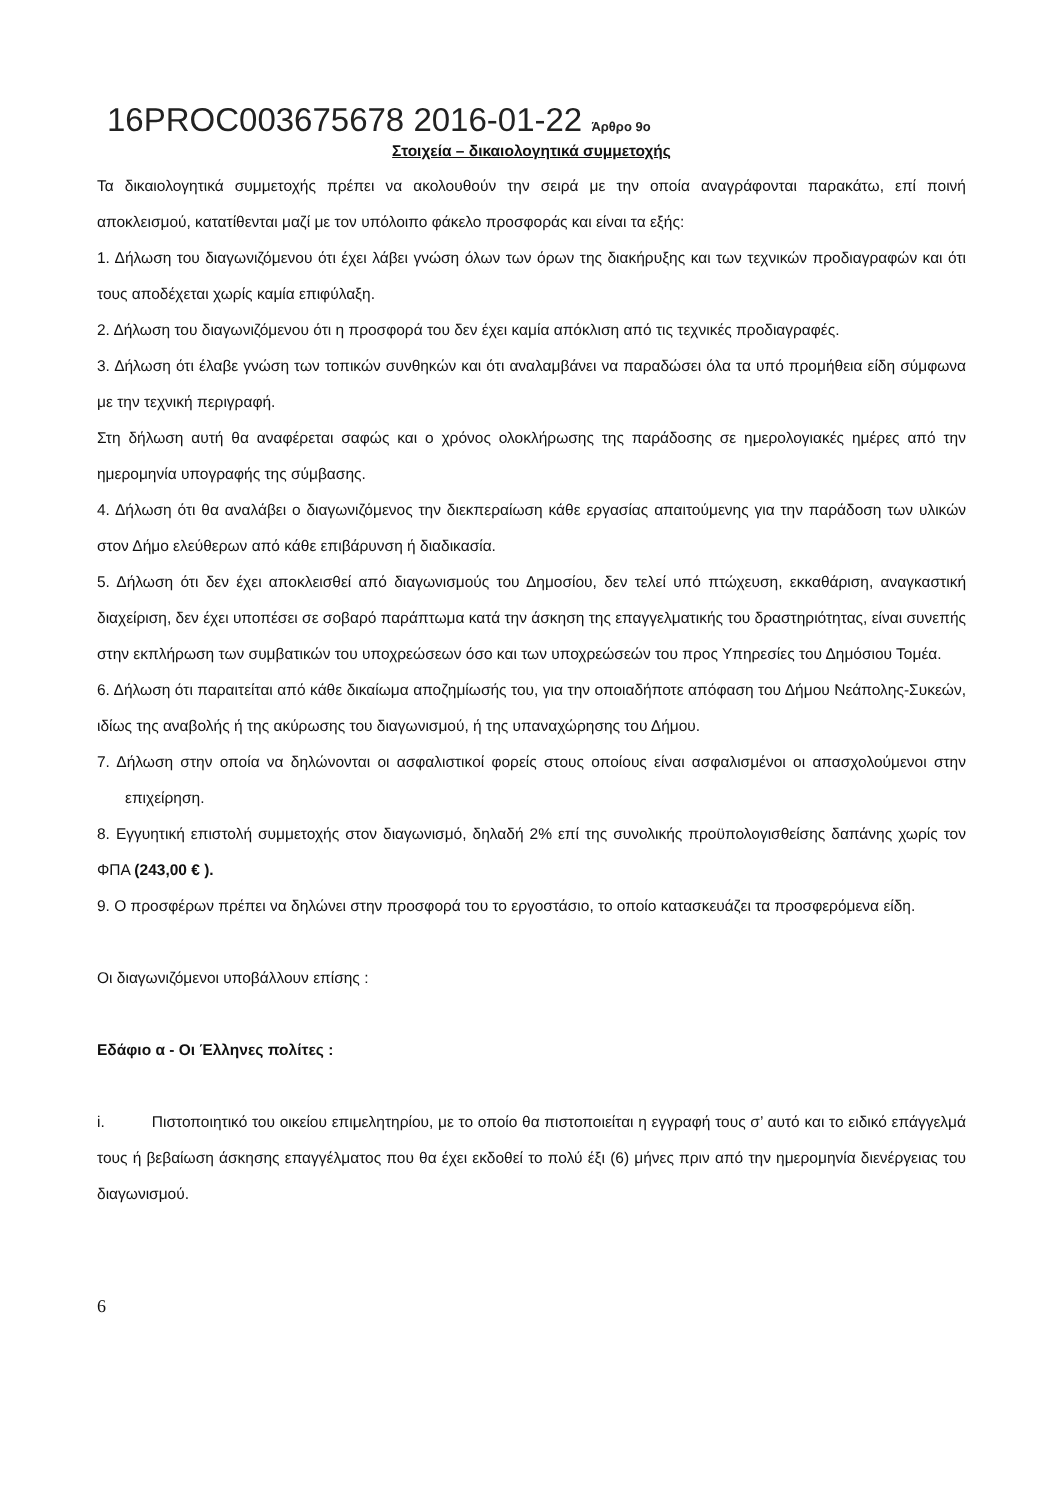16PROC003675678 2016-01-22 Άρθρο 9ο
Στοιχεία – δικαιολογητικά συμμετοχής
Τα δικαιολογητικά συμμετοχής πρέπει να ακολουθούν την σειρά με την οποία αναγράφονται παρακάτω, επί ποινή αποκλεισμού, κατατίθενται μαζί με τον υπόλοιπο φάκελο προσφοράς και είναι τα εξής:
1. Δήλωση του διαγωνιζόμενου ότι έχει λάβει γνώση όλων των όρων της διακήρυξης και των τεχνικών προδιαγραφών και ότι τους αποδέχεται χωρίς καμία επιφύλαξη.
2. Δήλωση του διαγωνιζόμενου ότι η προσφορά του δεν έχει καμία απόκλιση από τις τεχνικές προδιαγραφές.
3. Δήλωση ότι έλαβε γνώση των τοπικών συνθηκών και ότι αναλαμβάνει να παραδώσει όλα τα υπό προμήθεια είδη σύμφωνα με την τεχνική περιγραφή.
Στη δήλωση αυτή θα αναφέρεται σαφώς και ο χρόνος ολοκλήρωσης της παράδοσης σε ημερολογιακές ημέρες από την ημερομηνία υπογραφής της σύμβασης.
4. Δήλωση ότι θα αναλάβει ο διαγωνιζόμενος την διεκπεραίωση κάθε εργασίας απαιτούμενης για την παράδοση των υλικών στον Δήμο ελεύθερων από κάθε επιβάρυνση ή διαδικασία.
5. Δήλωση ότι δεν έχει αποκλεισθεί από διαγωνισμούς του Δημοσίου, δεν τελεί υπό πτώχευση, εκκαθάριση, αναγκαστική διαχείριση, δεν έχει υποπέσει σε σοβαρό παράπτωμα κατά την άσκηση της επαγγελματικής του δραστηριότητας, είναι συνεπής στην εκπλήρωση των συμβατικών του υποχρεώσεων όσο και των υποχρεώσεών του προς Υπηρεσίες του Δημόσιου Τομέα.
6. Δήλωση ότι παραιτείται από κάθε δικαίωμα αποζημίωσής του, για την οποιαδήποτε απόφαση του Δήμου Νεάπολης-Συκεών, ιδίως της αναβολής ή της ακύρωσης του διαγωνισμού, ή της υπαναχώρησης του Δήμου.
7. Δήλωση στην οποία να δηλώνονται οι ασφαλιστικοί φορείς στους οποίους είναι ασφαλισμένοι οι απασχολούμενοι στην επιχείρηση.
8. Εγγυητική επιστολή συμμετοχής στον διαγωνισμό, δηλαδή 2% επί της συνολικής προϋπολογισθείσης δαπάνης χωρίς τον ΦΠΑ (243,00 € ).
9. Ο προσφέρων πρέπει να δηλώνει στην προσφορά του το εργοστάσιο, το οποίο κατασκευάζει τα προσφερόμενα είδη.
Οι διαγωνιζόμενοι υποβάλλουν επίσης :
Εδάφιο α - Οι Έλληνες πολίτες :
i. Πιστοποιητικό του οικείου επιμελητηρίου, με το οποίο θα πιστοποιείται η εγγραφή τους σ’ αυτό και το ειδικό επάγγελμά τους ή βεβαίωση άσκησης επαγγέλματος που θα έχει εκδοθεί το πολύ έξι (6) μήνες πριν από την ημερομηνία διενέργειας του διαγωνισμού.
6